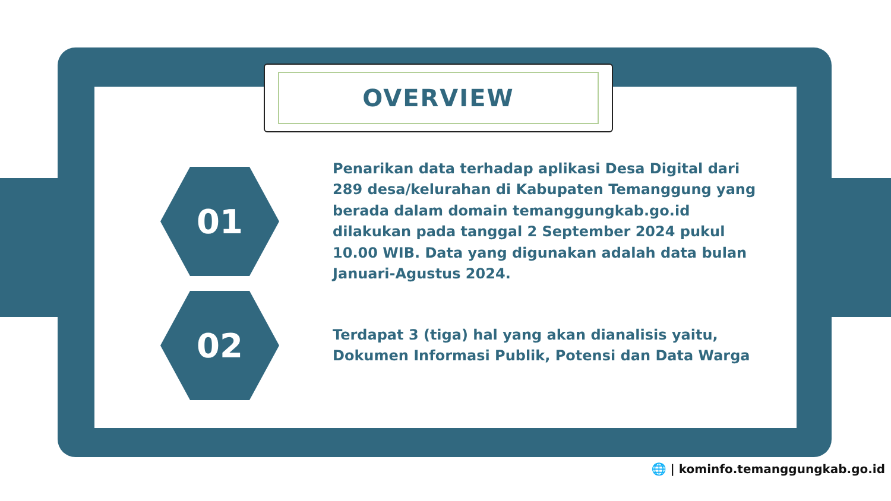OVERVIEW
01
Penarikan data terhadap aplikasi Desa Digital dari 289 desa/kelurahan di Kabupaten Temanggung yang berada dalam domain temanggungkab.go.id dilakukan pada tanggal 2 September 2024 pukul 10.00 WIB. Data yang digunakan adalah data bulan Januari-Agustus 2024.
02
Terdapat 3 (tiga) hal yang akan dianalisis yaitu, Dokumen Informasi Publik, Potensi dan Data Warga
🌐 | kominfo.temanggungkab.go.id